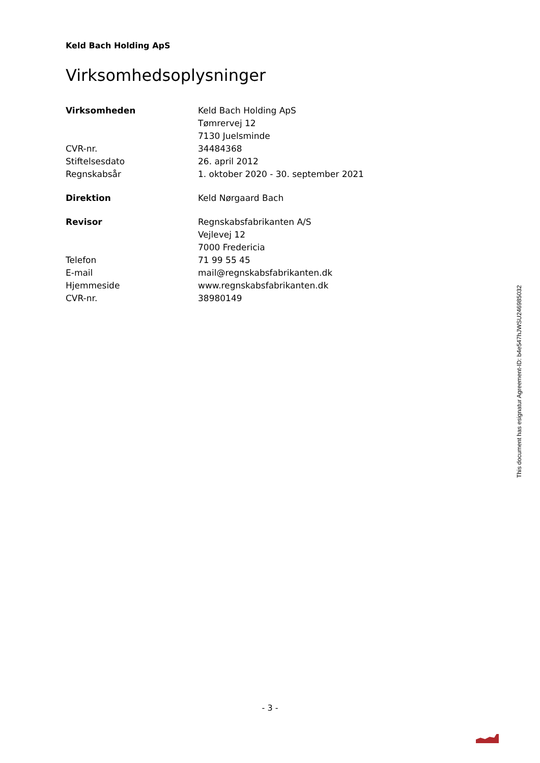Keld Bach Holding ApS
Virksomhedsoplysninger
| Virksomheden | Keld Bach Holding ApS |
| | Tømrervej 12 |
| | 7130 Juelsminde |
| CVR-nr. | 34484368 |
| Stiftelsesdato | 26. april 2012 |
| Regnskabsår | 1. oktober 2020 - 30. september 2021 |
| Direktion | Keld Nørgaard Bach |
| Revisor | Regnskabsfabrikanten A/S |
| | Vejlevej 12 |
| | 7000 Fredericia |
| Telefon | 71 99 55 45 |
| E-mail | mail@regnskabsfabrikanten.dk |
| Hjemmeside | www.regnskabsfabrikanten.dk |
| CVR-nr. | 38980149 |
This document has esignatur Agreement-ID: b4e547hJWSU246985032
- 3 -